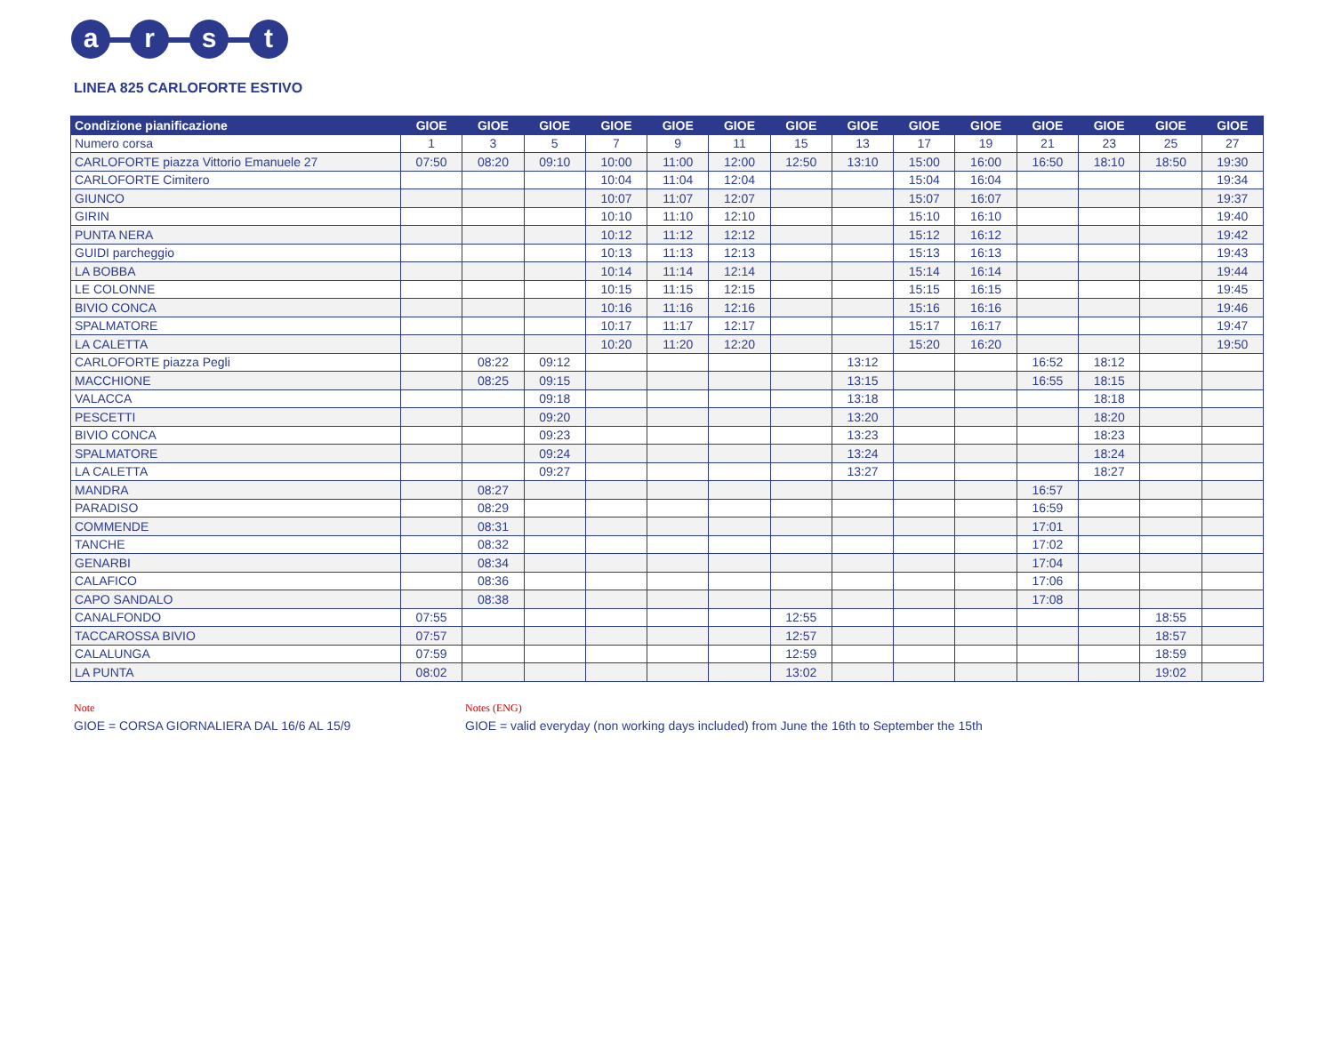a r s t
LINEA 825 CARLOFORTE ESTIVO
| Condizione pianificazione | GIOE | GIOE | GIOE | GIOE | GIOE | GIOE | GIOE | GIOE | GIOE | GIOE | GIOE | GIOE | GIOE | GIOE |
| --- | --- | --- | --- | --- | --- | --- | --- | --- | --- | --- | --- | --- | --- | --- |
| Numero corsa | 1 | 3 | 5 | 7 | 9 | 11 | 15 | 13 | 17 | 19 | 21 | 23 | 25 | 27 |
| CARLOFORTE piazza Vittorio Emanuele 27 | 07:50 | 08:20 | 09:10 | 10:00 | 11:00 | 12:00 | 12:50 | 13:10 | 15:00 | 16:00 | 16:50 | 18:10 | 18:50 | 19:30 |
| CARLOFORTE Cimitero | | | | 10:04 | 11:04 | 12:04 | | | 15:04 | 16:04 | | | | 19:34 |
| GIUNCO | | | | 10:07 | 11:07 | 12:07 | | | 15:07 | 16:07 | | | | 19:37 |
| GIRIN | | | | 10:10 | 11:10 | 12:10 | | | 15:10 | 16:10 | | | | 19:40 |
| PUNTA NERA | | | | 10:12 | 11:12 | 12:12 | | | 15:12 | 16:12 | | | | 19:42 |
| GUIDI parcheggio | | | | 10:13 | 11:13 | 12:13 | | | 15:13 | 16:13 | | | | 19:43 |
| LA BOBBA | | | | 10:14 | 11:14 | 12:14 | | | 15:14 | 16:14 | | | | 19:44 |
| LE COLONNE | | | | 10:15 | 11:15 | 12:15 | | | 15:15 | 16:15 | | | | 19:45 |
| BIVIO CONCA | | | | 10:16 | 11:16 | 12:16 | | | 15:16 | 16:16 | | | | 19:46 |
| SPALMATORE | | | | 10:17 | 11:17 | 12:17 | | | 15:17 | 16:17 | | | | 19:47 |
| LA CALETTA | | | | 10:20 | 11:20 | 12:20 | | | 15:20 | 16:20 | | | | 19:50 |
| CARLOFORTE piazza Pegli | | 08:22 | 09:12 | | | | | 13:12 | | | 16:52 | 18:12 | | |
| MACCHIONE | | 08:25 | 09:15 | | | | | 13:15 | | | 16:55 | 18:15 | | |
| VALACCA | | | 09:18 | | | | | 13:18 | | | | 18:18 | | |
| PESCETTI | | | 09:20 | | | | | 13:20 | | | | 18:20 | | |
| BIVIO CONCA | | | 09:23 | | | | | 13:23 | | | | 18:23 | | |
| SPALMATORE | | | 09:24 | | | | | 13:24 | | | | 18:24 | | |
| LA CALETTA | | | 09:27 | | | | | 13:27 | | | | 18:27 | | |
| MANDRA | | 08:27 | | | | | | | | | 16:57 | | | |
| PARADISO | | 08:29 | | | | | | | | | 16:59 | | | |
| COMMENDE | | 08:31 | | | | | | | | | 17:01 | | | |
| TANCHE | | 08:32 | | | | | | | | | 17:02 | | | |
| GENARBI | | 08:34 | | | | | | | | | 17:04 | | | |
| CALAFICO | | 08:36 | | | | | | | | | 17:06 | | | |
| CAPO SANDALO | | 08:38 | | | | | | | | | 17:08 | | | |
| CANALFONDO | 07:55 | | | | | | 12:55 | | | | | | 18:55 | |
| TACCAROSSA BIVIO | 07:57 | | | | | | 12:57 | | | | | | 18:57 | |
| CALALUNGA | 07:59 | | | | | | 12:59 | | | | | | 18:59 | |
| LA PUNTA | 08:02 | | | | | | 13:02 | | | | | | 19:02 | |
Note
GIOE = CORSA GIORNALIERA DAL 16/6 AL 15/9
Notes (ENG)
GIOE = valid everyday (non working days included) from June the 16th to September the 15th